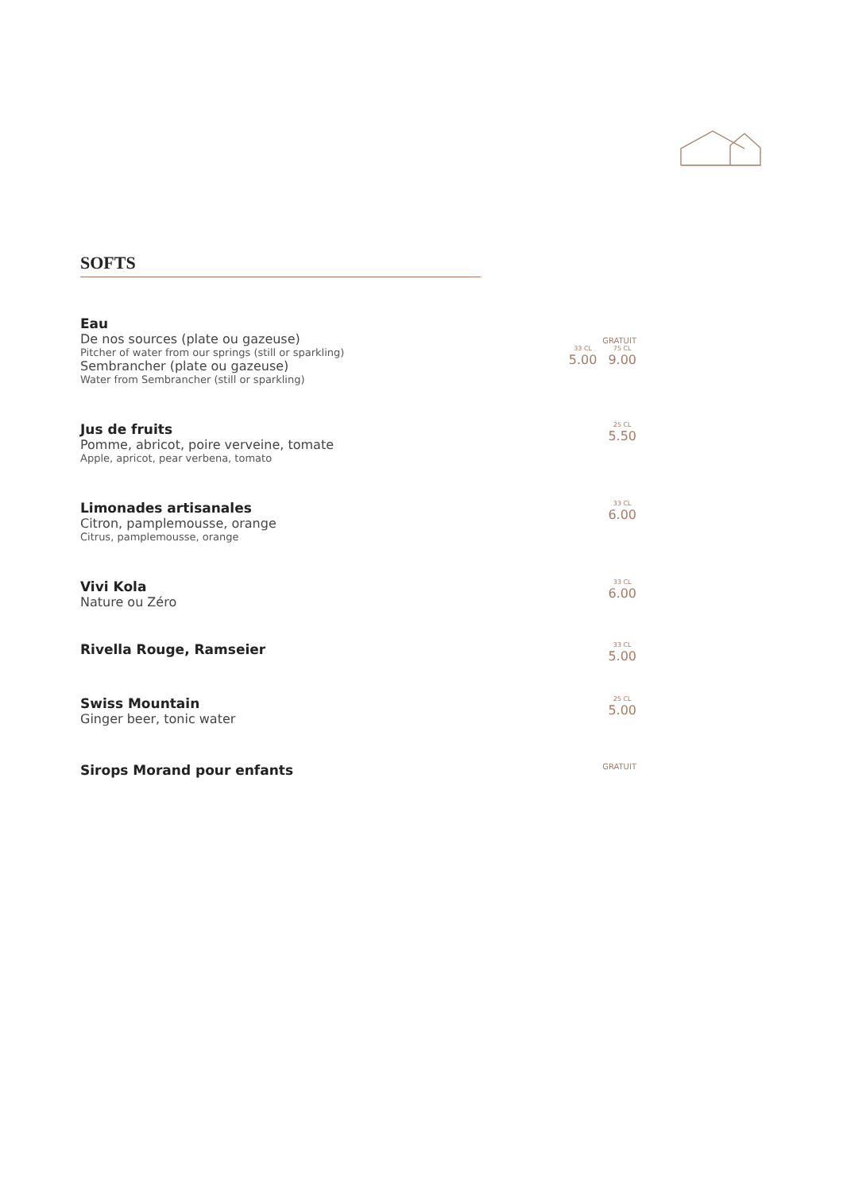SOFTS
Eau
De nos sources (plate ou gazeuse)
Pitcher of water from our springs (still or sparkling)
Sembrancher (plate ou gazeuse)
Water from Sembrancher (still or sparkling)
GRATUIT
33 CL 5.00 75 CL 9.00
Jus de fruits
Pomme, abricot, poire verveine, tomate
Apple, apricot, pear verbena, tomato
25 CL 5.50
Limonades artisanales
Citron, pamplemousse, orange
Citrus, pamplemousse, orange
33 CL 6.00
Vivi Kola
Nature ou Zéro
33 CL 6.00
Rivella Rouge, Ramseier
33 CL 5.00
Swiss Mountain
Ginger beer, tonic water
25 CL 5.00
Sirops Morand pour enfants
GRATUIT